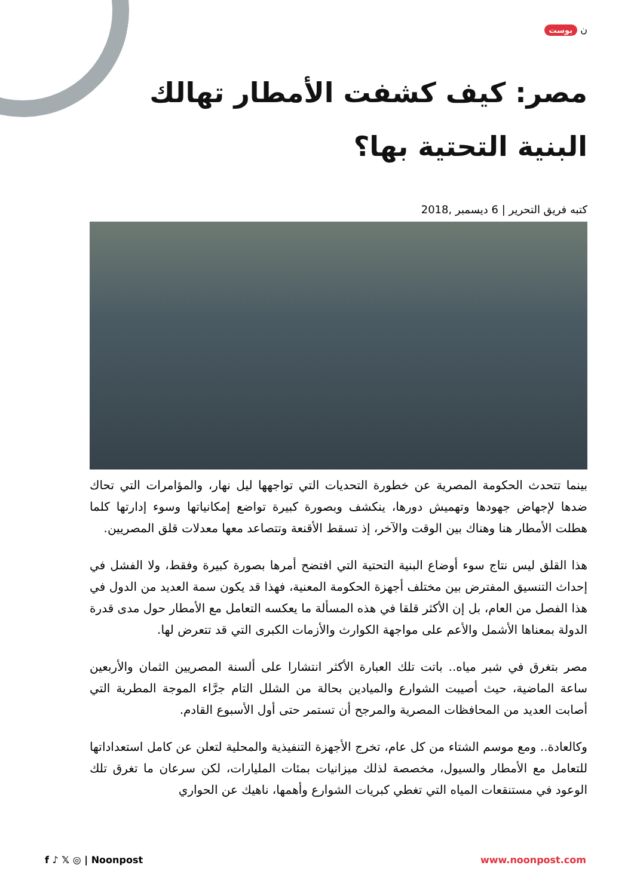ن بوست
مصر: كيف كشفت الأمطار تهالك البنية التحتية بها؟
كتبه فريق التحرير | 6 ديسمبر ,2018
بينما تتحدث الحكومة المصرية عن خطورة التحديات التي تواجهها ليل نهار، والمؤامرات التي تحاك ضدها لإجهاض جهودها وتهميش دورها، ينكشف وبصورة كبيرة تواضع إمكانياتها وسوء إدارتها كلما هطلت الأمطار هنا وهناك بين الوقت والآخر، إذ تسقط الأقنعة وتتصاعد معها معدلات قلق المصريين.
هذا القلق ليس نتاج سوء أوضاع البنية التحتية التي افتضح أمرها بصورة كبيرة وفقط، ولا الفشل في إحداث التنسيق المفترض بين مختلف أجهزة الحكومة المعنية، فهذا قد يكون سمة العديد من الدول في هذا الفصل من العام، بل إن الأكثر قلقا في هذه المسألة ما يعكسه التعامل مع الأمطار حول مدى قدرة الدولة بمعناها الأشمل والأعم على مواجهة الكوارث والأزمات الكبرى التي قد تتعرض لها.
مصر بتغرق في شبر مياه.. باتت تلك العبارة الأكثر انتشارا على ألسنة المصريين الثمان والأربعين ساعة الماضية، حيث أصيبت الشوارع والميادين بحالة من الشلل التام جرَّاء الموجة المطرية التي أصابت العديد من المحافظات المصرية والمرجح أن تستمر حتى أول الأسبوع القادم.
وكالعادة.. ومع موسم الشتاء من كل عام، تخرج الأجهزة التنفيذية والمحلية لتعلن عن كامل استعداداتها للتعامل مع الأمطار والسيول، مخصصة لذلك ميزانيات بمئات المليارات، لكن سرعان ما تغرق تلك الوعود في مستنقعات المياه التي تغطي كبريات الشوارع وأهمها، ناهيك عن الحواري
f ♪ 𝕏 ◎ | Noonpost www.noonpost.com